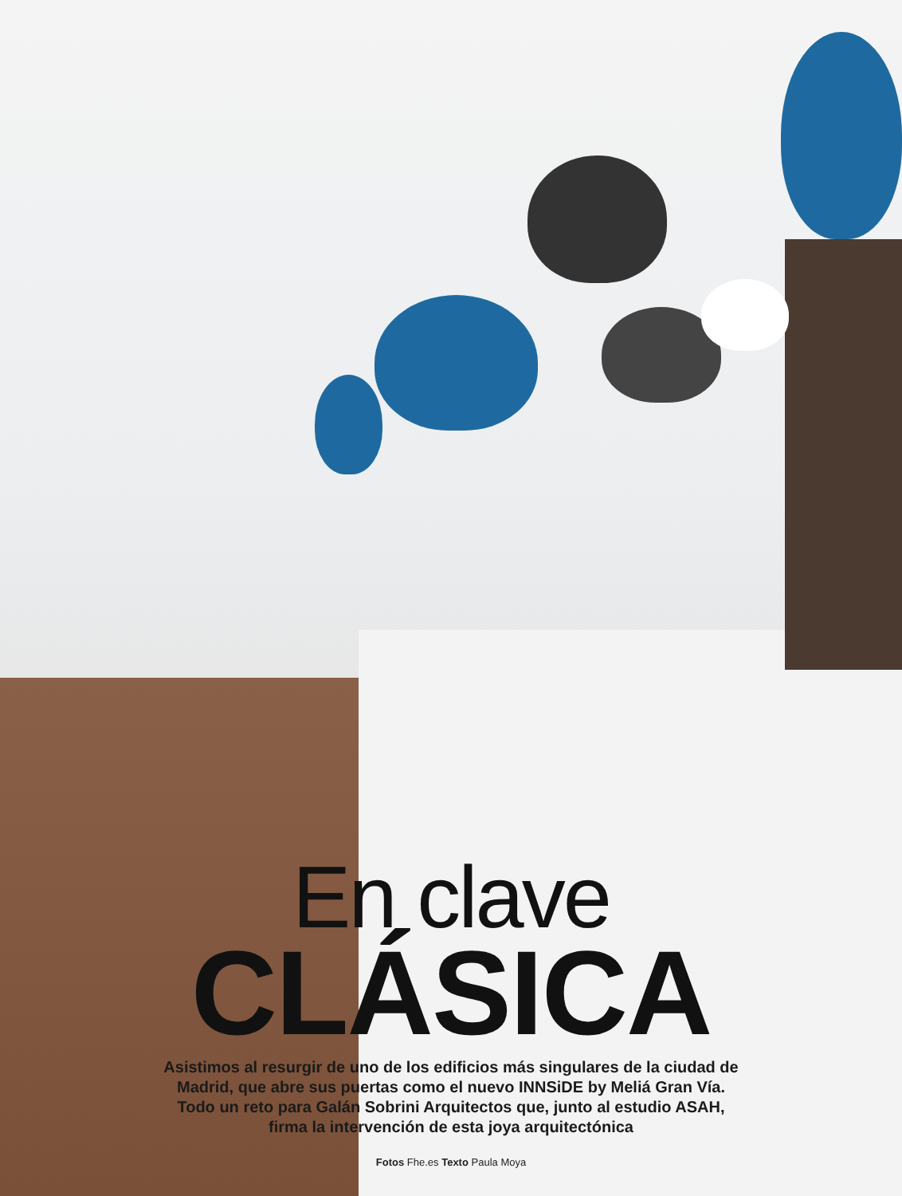En clave
CLÁSICA
Asistimos al resurgir de uno de los edificios más singulares de la ciudad de
Madrid, que abre sus puertas como el nuevo INNSiDE by Meliá Gran Vía.
Todo un reto para Galán Sobrini Arquitectos que, junto al estudio ASAH,
firma la intervención de esta joya arquitectónica
Fotos Fhe.es Texto Paula Moya